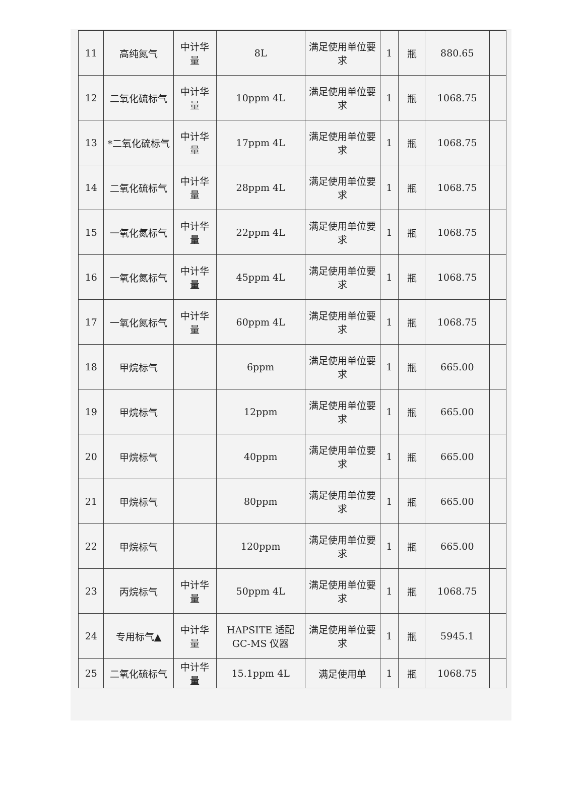| 11 | 高纯氮气 | 中计华量 | 8L | 满足使用单位要求 | 1 | 瓶 | 880.65 | |
| 12 | 二氧化硫标气 | 中计华量 | 10ppm 4L | 满足使用单位要求 | 1 | 瓶 | 1068.75 | |
| 13 | *二氧化硫标气 | 中计华量 | 17ppm 4L | 满足使用单位要求 | 1 | 瓶 | 1068.75 | |
| 14 | 二氧化硫标气 | 中计华量 | 28ppm 4L | 满足使用单位要求 | 1 | 瓶 | 1068.75 | |
| 15 | 一氧化氮标气 | 中计华量 | 22ppm 4L | 满足使用单位要求 | 1 | 瓶 | 1068.75 | |
| 16 | 一氧化氮标气 | 中计华量 | 45ppm 4L | 满足使用单位要求 | 1 | 瓶 | 1068.75 | |
| 17 | 一氧化氮标气 | 中计华量 | 60ppm 4L | 满足使用单位要求 | 1 | 瓶 | 1068.75 | |
| 18 | 甲烷标气 | | 6ppm | 满足使用单位要求 | 1 | 瓶 | 665.00 | |
| 19 | 甲烷标气 | | 12ppm | 满足使用单位要求 | 1 | 瓶 | 665.00 | |
| 20 | 甲烷标气 | | 40ppm | 满足使用单位要求 | 1 | 瓶 | 665.00 | |
| 21 | 甲烷标气 | | 80ppm | 满足使用单位要求 | 1 | 瓶 | 665.00 | |
| 22 | 甲烷标气 | | 120ppm | 满足使用单位要求 | 1 | 瓶 | 665.00 | |
| 23 | 丙烷标气 | 中计华量 | 50ppm 4L | 满足使用单位要求 | 1 | 瓶 | 1068.75 | |
| 24 | 专用标气▲ | 中计华量 | HAPSITE 适配 GC-MS 仪器 | 满足使用单位要求 | 1 | 瓶 | 5945.1 | |
| 25 | 二氧化硫标气 | 中计华量 | 15.1ppm 4L | 满足使用单 | 1 | 瓶 | 1068.75 | |